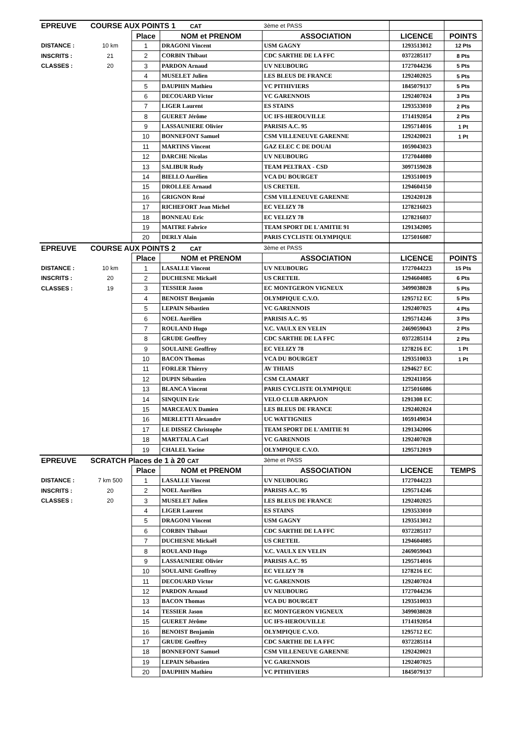| EPREUVE | COURSE AUX POINTS 1 CAT | | | 3ème et PASS | | |
| | | Place | NOM et PRENOM | ASSOCIATION | LICENCE | POINTS |
| DISTANCE : | 10 km | 1 | DRAGONI Vincent | USM GAGNY | 1293513012 | 12 Pts |
| INSCRITS : | 21 | 2 | CORBIN Thibaut | CDC SARTHE DE LA FFC | 0372285117 | 8 Pts |
| CLASSES : | 20 | 3 | PARDON Arnaud | UV NEUBOURG | 1727044236 | 5 Pts |
| | | 4 | MUSELET Julien | LES BLEUS DE FRANCE | 1292402025 | 5 Pts |
| | | 5 | DAUPHIN Mathieu | VC PITHIVIERS | 1845079137 | 5 Pts |
| | | 6 | DECOUARD Victor | VC GARENNOIS | 1292407024 | 3 Pts |
| | | 7 | LIGER Laurent | ES STAINS | 1293533010 | 2 Pts |
| | | 8 | GUERET Jérôme | UC IFS-HEROUVILLE | 1714192054 | 2 Pts |
| | | 9 | LASSAUNIERE Olivier | PARISIS A.C. 95 | 1295714016 | 1 Pt |
| | | 10 | BONNEFONT Samuel | CSM VILLENEUVE GARENNE | 1292420021 | 1 Pt |
| | | 11 | MARTINS Vincent | GAZ ELEC C DE DOUAI | 1059043023 | |
| | | 12 | DARCHE Nicolas | UV NEUBOURG | 1727044080 | |
| | | 13 | SALIBUR Rudy | TEAM PELTRAX - CSD | 3097159028 | |
| | | 14 | BIELLO Aurélien | VCA DU BOURGET | 1293510019 | |
| | | 15 | DROLLEE Arnaud | US CRETEIL | 1294604150 | |
| | | 16 | GRIGNON René | CSM VILLENEUVE GARENNE | 1292420128 | |
| | | 17 | RICHEFORT Jean Michel | EC VELIZY 78 | 1278216023 | |
| | | 18 | BONNEAU Eric | EC VELIZY 78 | 1278216037 | |
| | | 19 | MAITRE Fabrice | TEAM SPORT DE L'AMITIE 91 | 1291342005 | |
| | | 20 | DERLY Alain | PARIS CYCLISTE OLYMPIQUE | 1275016087 | |
| EPREUVE | COURSE AUX POINTS 2 CAT | | | 3ème et PASS | | |
| | | Place | NOM et PRENOM | ASSOCIATION | LICENCE | POINTS |
| DISTANCE : | 10 km | 1 | LASALLE Vincent | UV NEUBOURG | 1727044223 | 15 Pts |
| INSCRITS : | 20 | 2 | DUCHESNE Mickaël | US CRETEIL | 1294604085 | 6 Pts |
| CLASSES : | 19 | 3 | TESSIER Jason | EC MONTGERON VIGNEUX | 3499038028 | 5 Pts |
| | | 4 | BENOIST Benjamin | OLYMPIQUE C.V.O. | 1295712 EC | 5 Pts |
| | | 5 | LEPAIN Sébastien | VC GARENNOIS | 1292407025 | 4 Pts |
| | | 6 | NOEL Aurélien | PARISIS A.C. 95 | 1295714246 | 3 Pts |
| | | 7 | ROULAND Hugo | V.C. VAULX EN VELIN | 2469059043 | 2 Pts |
| | | 8 | GRUDE Geoffrey | CDC SARTHE DE LA FFC | 0372285114 | 2 Pts |
| | | 9 | SOULAINE Geoffroy | EC VELIZY 78 | 1278216 EC | 1 Pt |
| | | 10 | BACON Thomas | VCA DU BOURGET | 1293510033 | 1 Pt |
| | | 11 | FORLER Thierry | AV THIAIS | 1294627 EC | |
| | | 12 | DUPIN Sébastien | CSM CLAMART | 1292411056 | |
| | | 13 | BLANCA Vincent | PARIS CYCLISTE OLYMPIQUE | 1275016086 | |
| | | 14 | SINQUIN Eric | VELO CLUB ARPAJON | 1291308 EC | |
| | | 15 | MARCEAUX Damien | LES BLEUS DE FRANCE | 1292402024 | |
| | | 16 | MERLETTI Alexandre | UC WATTIGNIES | 1059149034 | |
| | | 17 | LE DISSEZ Christophe | TEAM SPORT DE L'AMITIE 91 | 1291342006 | |
| | | 18 | MARTTALA Carl | VC GARENNOIS | 1292407028 | |
| | | 19 | CHALEL Yacine | OLYMPIQUE C.V.O. | 1295712019 | |
| EPREUVE | SCRATCH Places de 1 à 20 CAT | | | 3ème et PASS | | |
| | | Place | NOM et PRENOM | ASSOCIATION | LICENCE | TEMPS |
| DISTANCE : | 7 km 500 | 1 | LASALLE Vincent | UV NEUBOURG | 1727044223 | |
| INSCRITS : | 20 | 2 | NOEL Aurélien | PARISIS A.C. 95 | 1295714246 | |
| CLASSES : | 20 | 3 | MUSELET Julien | LES BLEUS DE FRANCE | 1292402025 | |
| | | 4 | LIGER Laurent | ES STAINS | 1293533010 | |
| | | 5 | DRAGONI Vincent | USM GAGNY | 1293513012 | |
| | | 6 | CORBIN Thibaut | CDC SARTHE DE LA FFC | 0372285117 | |
| | | 7 | DUCHESNE Mickaël | US CRETEIL | 1294604085 | |
| | | 8 | ROULAND Hugo | V.C. VAULX EN VELIN | 2469059043 | |
| | | 9 | LASSAUNIERE Olivier | PARISIS A.C. 95 | 1295714016 | |
| | | 10 | SOULAINE Geoffroy | EC VELIZY 78 | 1278216 EC | |
| | | 11 | DECOUARD Victor | VC GARENNOIS | 1292407024 | |
| | | 12 | PARDON Arnaud | UV NEUBOURG | 1727044236 | |
| | | 13 | BACON Thomas | VCA DU BOURGET | 1293510033 | |
| | | 14 | TESSIER Jason | EC MONTGERON VIGNEUX | 3499038028 | |
| | | 15 | GUERET Jérôme | UC IFS-HEROUVILLE | 1714192054 | |
| | | 16 | BENOIST Benjamin | OLYMPIQUE C.V.O. | 1295712 EC | |
| | | 17 | GRUDE Geoffrey | CDC SARTHE DE LA FFC | 0372285114 | |
| | | 18 | BONNEFONT Samuel | CSM VILLENEUVE GARENNE | 1292420021 | |
| | | 19 | LEPAIN Sébastien | VC GARENNOIS | 1292407025 | |
| | | 20 | DAUPHIN Mathieu | VC PITHIVIERS | 1845079137 | |